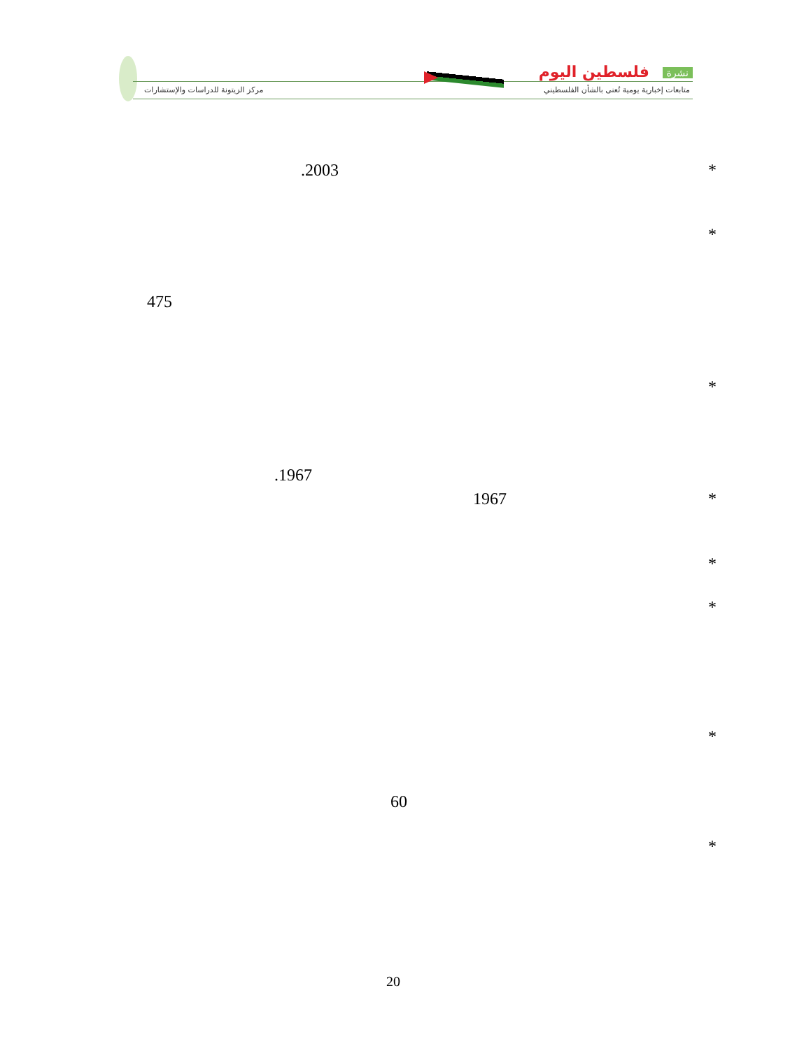نشرة فلسطين اليوم
متابعات إخبارية يومية تُعنى بالشأن الفلسطيني
مركز الزيتونة للدراسات والإستشارات
*
.2003
*
475
*
.1967
*
1967
*
*
*
60
*
20